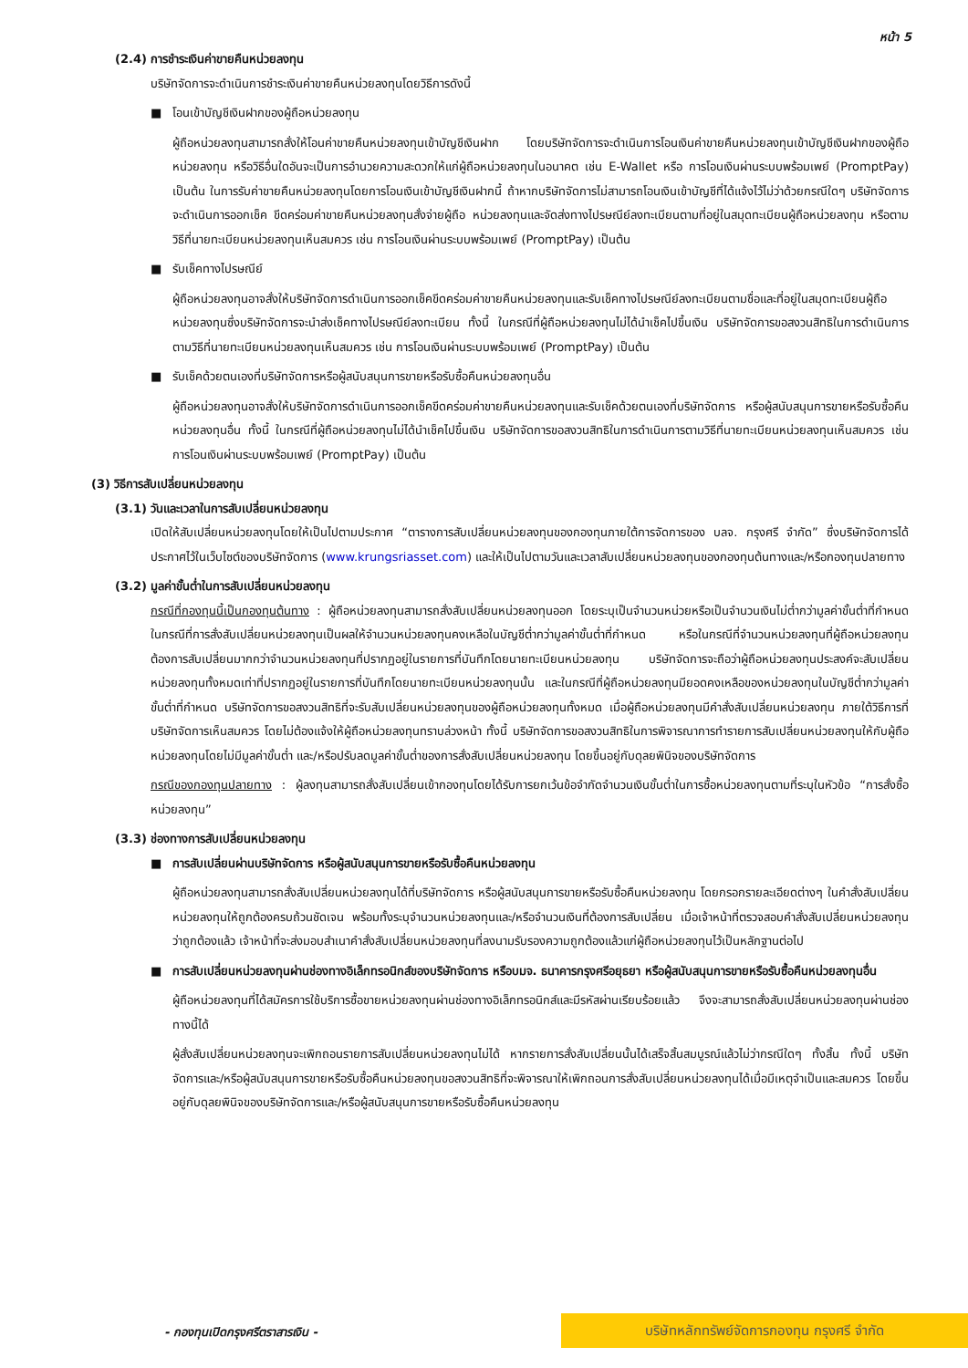หน้า 5
(2.4) การชำระเงินค่าขายคืนหน่วยลงทุน
บริษัทจัดการจะดำเนินการชำระเงินค่าขายคืนหน่วยลงทุนโดยวิธีการดังนี้
■ โอนเข้าบัญชีเงินฝากของผู้ถือหน่วยลงทุน
ผู้ถือหน่วยลงทุนสามารถสั่งให้โอนค่าขายคืนหน่วยลงทุนเข้าบัญชีเงินฝาก โดยบริษัทจัดการจะดำเนินการโอนเงินค่าขายคืนหน่วยลงทุนเข้าบัญชีเงินฝากของผู้ถือหน่วยลงทุน หรือวิธีอื่นใดอันจะเป็นการอำนวยความสะดวกให้แก่ผู้ถือหน่วยลงทุนในอนาคต เช่น E-Wallet หรือ การโอนเงินผ่านระบบพร้อมเพย์ (PromptPay) เป็นต้น ในการรับค่าขายคืนหน่วยลงทุนโดยการโอนเงินเข้าบัญชีเงินฝากนี้ ถ้าหากบริษัทจัดการไม่สามารถโอนเงินเข้าบัญชีที่ได้แจ้งไว้ไม่ว่าด้วยกรณีใดๆ บริษัทจัดการจะดำเนินการออกเช็ค ขีดคร่อมค่าขายคืนหน่วยลงทุนสั่งจ่ายผู้ถือ หน่วยลงทุนและจัดส่งทางไปรษณีย์ลงทะเบียนตามที่อยู่ในสมุดทะเบียนผู้ถือหน่วยลงทุน หรือตามวิธีที่นายทะเบียนหน่วยลงทุนเห็นสมควร เช่น การโอนเงินผ่านระบบพร้อมเพย์ (PromptPay) เป็นต้น
■ รับเช็คทางไปรษณีย์
ผู้ถือหน่วยลงทุนอาจสั่งให้บริษัทจัดการดำเนินการออกเช็คขีดคร่อมค่าขายคืนหน่วยลงทุนและรับเช็คทางไปรษณีย์ลงทะเบียนตามชื่อและที่อยู่ในสมุดทะเบียนผู้ถือหน่วยลงทุนซึ่งบริษัทจัดการจะนำส่งเช็คทางไปรษณีย์ลงทะเบียน ทั้งนี้ ในกรณีที่ผู้ถือหน่วยลงทุนไม่ได้นำเช็คไปขึ้นเงิน บริษัทจัดการขอสงวนสิทธิในการดำเนินการตามวิธีที่นายทะเบียนหน่วยลงทุนเห็นสมควร เช่น การโอนเงินผ่านระบบพร้อมเพย์ (PromptPay) เป็นต้น
■ รับเช็คด้วยตนเองที่บริษัทจัดการหรือผู้สนับสนุนการขายหรือรับซื้อคืนหน่วยลงทุนอื่น
ผู้ถือหน่วยลงทุนอาจสั่งให้บริษัทจัดการดำเนินการออกเช็คขีดคร่อมค่าขายคืนหน่วยลงทุนและรับเช็คด้วยตนเองที่บริษัทจัดการ หรือผู้สนับสนุนการขายหรือรับซื้อคืนหน่วยลงทุนอื่น ทั้งนี้ ในกรณีที่ผู้ถือหน่วยลงทุนไม่ได้นำเช็คไปขึ้นเงิน บริษัทจัดการขอสงวนสิทธิในการดำเนินการตามวิธีที่นายทะเบียนหน่วยลงทุนเห็นสมควร เช่น การโอนเงินผ่านระบบพร้อมเพย์ (PromptPay) เป็นต้น
(3) วิธีการสับเปลี่ยนหน่วยลงทุน
(3.1) วันและเวลาในการสับเปลี่ยนหน่วยลงทุน
เปิดให้สับเปลี่ยนหน่วยลงทุนโดยให้เป็นไปตามประกาศ “ตารางการสับเปลี่ยนหน่วยลงทุนของกองทุนภายใต้การจัดการของ บลจ. กรุงศรี จำกัด” ซึ่งบริษัทจัดการได้ประกาศไว้ในเว็บไซต์ของบริษัทจัดการ (www.krungsriasset.com) และให้เป็นไปตามวันและเวลาสับเปลี่ยนหน่วยลงทุนของกองทุนต้นทางและ/หรือกองทุนปลายทาง
(3.2) มูลค่าขั้นต่ำในการสับเปลี่ยนหน่วยลงทุน
กรณีที่กองทุนนี้เป็นกองทุนต้นทาง : ผู้ถือหน่วยลงทุนสามารถสั่งสับเปลี่ยนหน่วยลงทุนออก โดยระบุเป็นจำนวนหน่วยหรือเป็นจำนวนเงินไม่ต่ำกว่ามูลค่าขั้นต่ำที่กำหนด ในกรณีที่การสั่งสับเปลี่ยนหน่วยลงทุนเป็นผลให้จำนวนหน่วยลงทุนคงเหลือในบัญชีต่ำกว่ามูลค่าขั้นต่ำที่กำหนด หรือในกรณีที่จำนวนหน่วยลงทุนที่ผู้ถือหน่วยลงทุนต้องการสับเปลี่ยนมากกว่าจำนวนหน่วยลงทุนที่ปรากฏอยู่ในรายการที่บันทึกโดยนายทะเบียนหน่วยลงทุน บริษัทจัดการจะถือว่าผู้ถือหน่วยลงทุนประสงค์จะสับเปลี่ยนหน่วยลงทุนทั้งหมดเท่าที่ปรากฏอยู่ในรายการที่บันทึกโดยนายทะเบียนหน่วยลงทุนนั้น และในกรณีที่ผู้ถือหน่วยลงทุนมียอดคงเหลือของหน่วยลงทุนในบัญชีต่ำกว่ามูลค่าขั้นต่ำที่กำหนด บริษัทจัดการขอสงวนสิทธิที่จะรับสับเปลี่ยนหน่วยลงทุนของผู้ถือหน่วยลงทุนทั้งหมด เมื่อผู้ถือหน่วยลงทุนมีคำสั่งสับเปลี่ยนหน่วยลงทุน ภายใต้วิธีการที่บริษัทจัดการเห็นสมควร โดยไม่ต้องแจ้งให้ผู้ถือหน่วยลงทุนทราบล่วงหน้า ทั้งนี้ บริษัทจัดการขอสงวนสิทธิในการพิจารณาการทำรายการสับเปลี่ยนหน่วยลงทุนให้กับผู้ถือหน่วยลงทุนโดยไม่มีมูลค่าขั้นต่ำ และ/หรือปรับลดมูลค่าขั้นต่ำของการสั่งสับเปลี่ยนหน่วยลงทุน โดยขึ้นอยู่กับดุลยพินิจของบริษัทจัดการ
กรณีของกองทุนปลายทาง : ผู้ลงทุนสามารถสั่งสับเปลี่ยนเข้ากองทุนโดยได้รับการยกเว้นข้อจำกัดจำนวนเงินขั้นต่ำในการซื้อหน่วยลงทุนตามที่ระบุในหัวข้อ “การสั่งซื้อหน่วยลงทุน”
(3.3) ช่องทางการสับเปลี่ยนหน่วยลงทุน
■ การสับเปลี่ยนผ่านบริษัทจัดการ หรือผู้สนับสนุนการขายหรือรับซื้อคืนหน่วยลงทุน
ผู้ถือหน่วยลงทุนสามารถสั่งสับเปลี่ยนหน่วยลงทุนได้ที่บริษัทจัดการ หรือผู้สนับสนุนการขายหรือรับซื้อคืนหน่วยลงทุน โดยกรอกรายละเอียดต่างๆ ในคำสั่งสับเปลี่ยนหน่วยลงทุนให้ถูกต้องครบถ้วนชัดเจน พร้อมทั้งระบุจำนวนหน่วยลงทุนและ/หรือจำนวนเงินที่ต้องการสับเปลี่ยน เมื่อเจ้าหน้าที่ตรวจสอบคำสั่งสับเปลี่ยนหน่วยลงทุนว่าถูกต้องแล้ว เจ้าหน้าที่จะส่งมอบสำเนาคำสั่งสับเปลี่ยนหน่วยลงทุนที่ลงนามรับรองความถูกต้องแล้วแก่ผู้ถือหน่วยลงทุนไว้เป็นหลักฐานต่อไป
■ การสับเปลี่ยนหน่วยลงทุนผ่านช่องทางอิเล็กทรอนิกส์ของบริษัทจัดการ หรือบมจ. ธนาคารกรุงศรีอยุธยา หรือผู้สนับสนุนการขายหรือรับซื้อคืนหน่วยลงทุนอื่น
ผู้ถือหน่วยลงทุนที่ได้สมัครการใช้บริการซื้อขายหน่วยลงทุนผ่านช่องทางอิเล็กทรอนิกส์และมีรหัสผ่านเรียบร้อยแล้ว จึงจะสามารถสั่งสับเปลี่ยนหน่วยลงทุนผ่านช่องทางนี้ได้
ผู้สั่งสับเปลี่ยนหน่วยลงทุนจะเพิกถอนรายการสับเปลี่ยนหน่วยลงทุนไม่ได้ หากรายการสั่งสับเปลี่ยนนั้นได้เสร็จสิ้นสมบูรณ์แล้วไม่ว่ากรณีใดๆ ทั้งสิ้น ทั้งนี้ บริษัทจัดการและ/หรือผู้สนับสนุนการขายหรือรับซื้อคืนหน่วยลงทุนขอสงวนสิทธิที่จะพิจารณาให้เพิกถอนการสั่งสับเปลี่ยนหน่วยลงทุนได้เมื่อมีเหตุจำเป็นและสมควร โดยขึ้นอยู่กับดุลยพินิจของบริษัทจัดการและ/หรือผู้สนับสนุนการขายหรือรับซื้อคืนหน่วยลงทุน
- กองทุนเปิดกรุงศรีตราสารเงิน - บริษัทหลักทรัพย์จัดการกองทุน กรุงศรี จำกัด